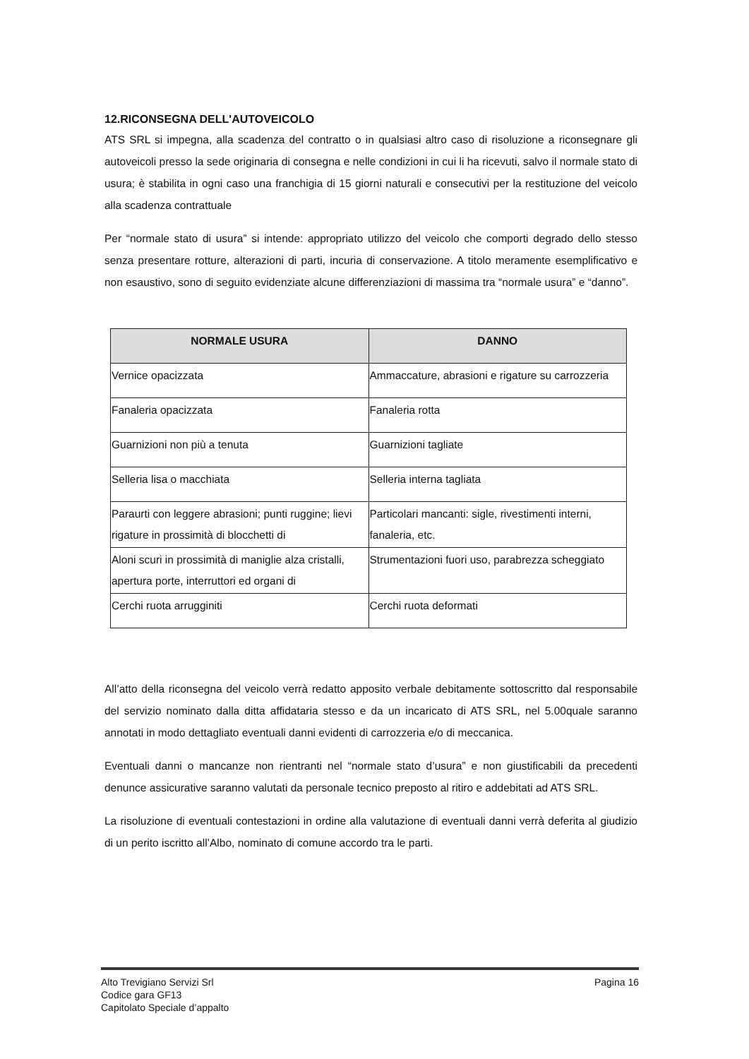12.RICONSEGNA DELL'AUTOVEICOLO
ATS SRL si impegna, alla scadenza del contratto o in qualsiasi altro caso di risoluzione a riconsegnare gli autoveicoli presso la sede originaria di consegna e nelle condizioni in cui li ha ricevuti, salvo il normale stato di usura; è stabilita in ogni caso una franchigia di 15 giorni naturali e consecutivi per la restituzione del veicolo alla scadenza contrattuale
Per “normale stato di usura” si intende: appropriato utilizzo del veicolo che comporti degrado dello stesso senza presentare rotture, alterazioni di parti, incuria di conservazione. A titolo meramente esemplificativo e non esaustivo, sono di seguito evidenziate alcune differenziazioni di massima tra “normale usura” e “danno”.
| NORMALE USURA | DANNO |
| --- | --- |
| Vernice opacizzata | Ammaccature, abrasioni e rigature su carrozzeria |
| Fanaleria opacizzata | Fanaleria rotta |
| Guarnizioni non più a tenuta | Guarnizioni tagliate |
| Selleria lisa o macchiata | Selleria interna tagliata |
| Paraurti con leggere abrasioni; punti ruggine; lievi rigature in prossimità di blocchetti di | Particolari mancanti: sigle, rivestimenti interni, fanaleria, etc. |
| Aloni scuri in prossimità di maniglie alza cristalli, apertura porte, interruttori ed organi di | Strumentazioni fuori uso, parabrezza scheggiato |
| Cerchi ruota arrugginiti | Cerchi ruota deformati |
All’atto della riconsegna del veicolo verrà redatto apposito verbale debitamente sottoscritto dal responsabile del servizio nominato dalla ditta affidataria stesso e da un incaricato di ATS SRL, nel 5.00quale saranno annotati in modo dettagliato eventuali danni evidenti di carrozzeria e/o di meccanica.
Eventuali danni o mancanze non rientranti nel “normale stato d’usura” e non giustificabili da precedenti denunce assicurative saranno valutati da personale tecnico preposto al ritiro e addebitati ad ATS SRL.
La risoluzione di eventuali contestazioni in ordine alla valutazione di eventuali danni verrà deferita al giudizio di un perito iscritto all’Albo, nominato di comune accordo tra le parti.
Alto Trevigiano Servizi Srl
Codice gara GF13
Capitolato Speciale d’appalto
Pagina 16